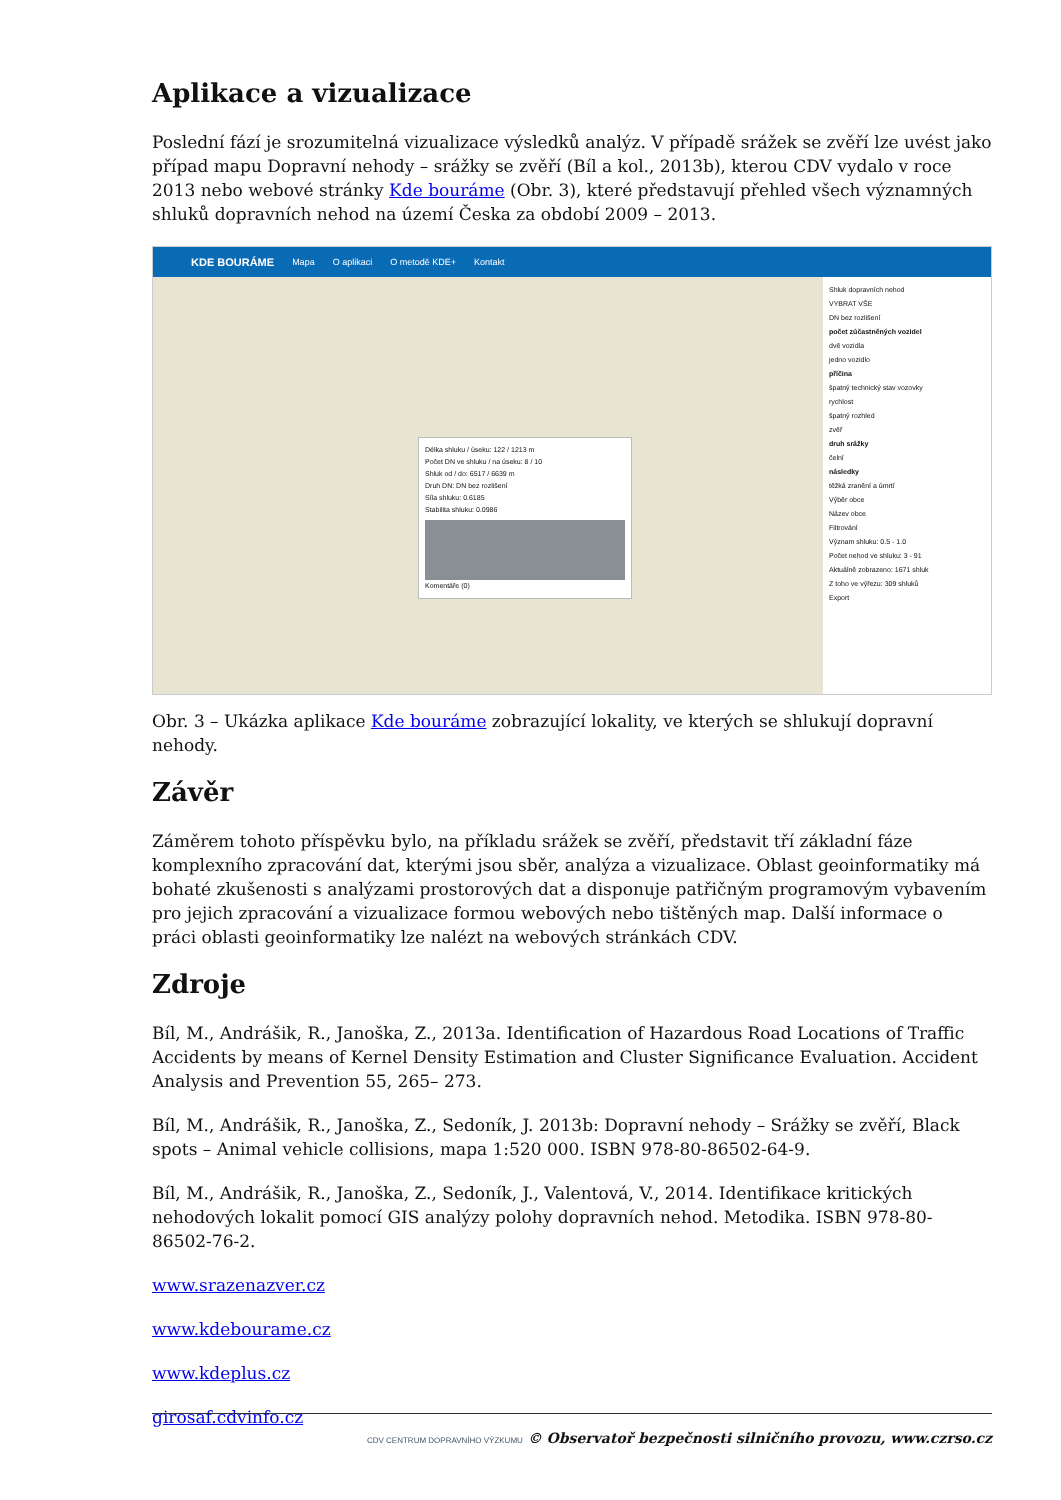Aplikace a vizualizace
Poslední fází je srozumitelná vizualizace výsledků analýz. V případě srážek se zvěří lze uvést jako případ mapu Dopravní nehody – srážky se zvěří (Bíl a kol., 2013b), kterou CDV vydalo v roce 2013 nebo webové stránky Kde bouráme (Obr. 3), které představují přehled všech významných shluků dopravních nehod na území Česka za období 2009 – 2013.
KDE BOURÁME Mapa O aplikaci O metodě KDE+ Kontakt
Délka shluku / úseku: 122 / 1213 m
Počet DN ve shluku / na úseku: 8 / 10
Shluk od / do: 6517 / 6639 m
Druh DN: DN bez rozlišení
Síla shluku: 0.6185
Stabilita shluku: 0.0986
Komentáře (0)
Shluk dopravních nehod
VYBRAT VŠE
DN bez rozlišení
počet zúčastněných vozidel
dvě vozidla
jedno vozidlo
příčina
špatný technický stav vozovky
rychlost
špatný rozhled
zvěř
druh srážky
čelní
následky
těžká zranění a úmrtí
Výběr obce
Název obce
Filtrování
Význam shluku: 0.5 - 1.0
Počet nehod ve shluku: 3 - 91
Aktuálně zobrazeno: 1671 shluk
Z toho ve výřezu: 309 shluků
Export
Obr. 3 – Ukázka aplikace Kde bouráme zobrazující lokality, ve kterých se shlukují dopravní nehody.
Závěr
Záměrem tohoto příspěvku bylo, na příkladu srážek se zvěří, představit tří základní fáze komplexního zpracování dat, kterými jsou sběr, analýza a vizualizace. Oblast geoinformatiky má bohaté zkušenosti s analýzami prostorových dat a disponuje patřičným programovým vybavením pro jejich zpracování a vizualizace formou webových nebo tištěných map. Další informace o práci oblasti geoinformatiky lze nalézt na webových stránkách CDV.
Zdroje
Bíl, M., Andrášik, R., Janoška, Z., 2013a. Identification of Hazardous Road Locations of Traffic Accidents by means of Kernel Density Estimation and Cluster Significance Evaluation. Accident Analysis and Prevention 55, 265– 273.
Bíl, M., Andrášik, R., Janoška, Z., Sedoník, J. 2013b: Dopravní nehody – Srážky se zvěří, Black spots – Animal vehicle collisions, mapa 1:520 000. ISBN 978-80-86502-64-9.
Bíl, M., Andrášik, R., Janoška, Z., Sedoník, J., Valentová, V., 2014. Identifikace kritických nehodových lokalit pomocí GIS analýzy polohy dopravních nehod. Metodika. ISBN 978-80-86502-76-2.
www.srazenazver.cz
www.kdebourame.cz
www.kdeplus.cz
girosaf.cdvinfo.cz
CDV CENTRUM DOPRAVNÍHO VÝZKUMU © Observatoř bezpečnosti silničního provozu, www.czrso.cz